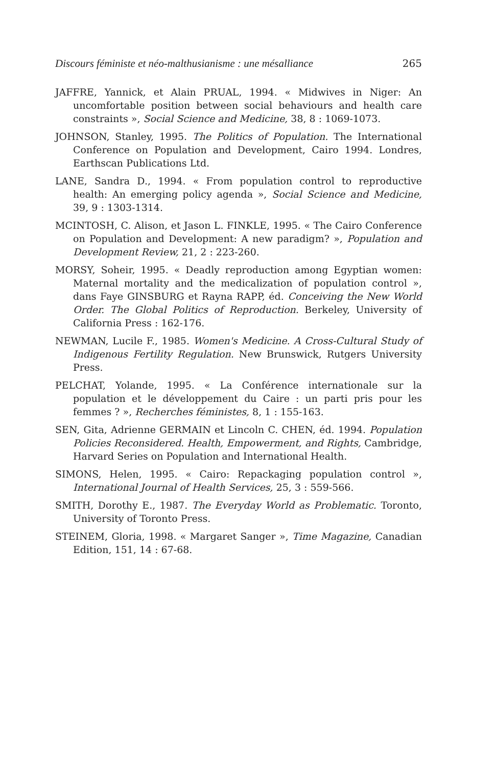Discours féministe et néo-malthusianisme : une mésalliance 265
JAFFRE, Yannick, et Alain PRUAL, 1994. « Midwives in Niger: An uncomfortable position between social behaviours and health care constraints », Social Science and Medicine, 38, 8 : 1069-1073.
JOHNSON, Stanley, 1995. The Politics of Population. The International Conference on Population and Development, Cairo 1994. Londres, Earthscan Publications Ltd.
LANE, Sandra D., 1994. « From population control to reproductive health: An emerging policy agenda », Social Science and Medicine, 39, 9 : 1303-1314.
MCINTOSH, C. Alison, et Jason L. FINKLE, 1995. « The Cairo Conference on Population and Development: A new paradigm? », Population and Development Review, 21, 2 : 223-260.
MORSY, Soheir, 1995. « Deadly reproduction among Egyptian women: Maternal mortality and the medicalization of population control », dans Faye GINSBURG et Rayna RAPP, éd. Conceiving the New World Order. The Global Politics of Reproduction. Berkeley, University of California Press : 162-176.
NEWMAN, Lucile F., 1985. Women's Medicine. A Cross-Cultural Study of Indigenous Fertility Regulation. New Brunswick, Rutgers University Press.
PELCHAT, Yolande, 1995. « La Conférence internationale sur la population et le développement du Caire : un parti pris pour les femmes ? », Recherches féministes, 8, 1 : 155-163.
SEN, Gita, Adrienne GERMAIN et Lincoln C. CHEN, éd. 1994. Population Policies Reconsidered. Health, Empowerment, and Rights, Cambridge, Harvard Series on Population and International Health.
SIMONS, Helen, 1995. « Cairo: Repackaging population control », International Journal of Health Services, 25, 3 : 559-566.
SMITH, Dorothy E., 1987. The Everyday World as Problematic. Toronto, University of Toronto Press.
STEINEM, Gloria, 1998. « Margaret Sanger », Time Magazine, Canadian Edition, 151, 14 : 67-68.